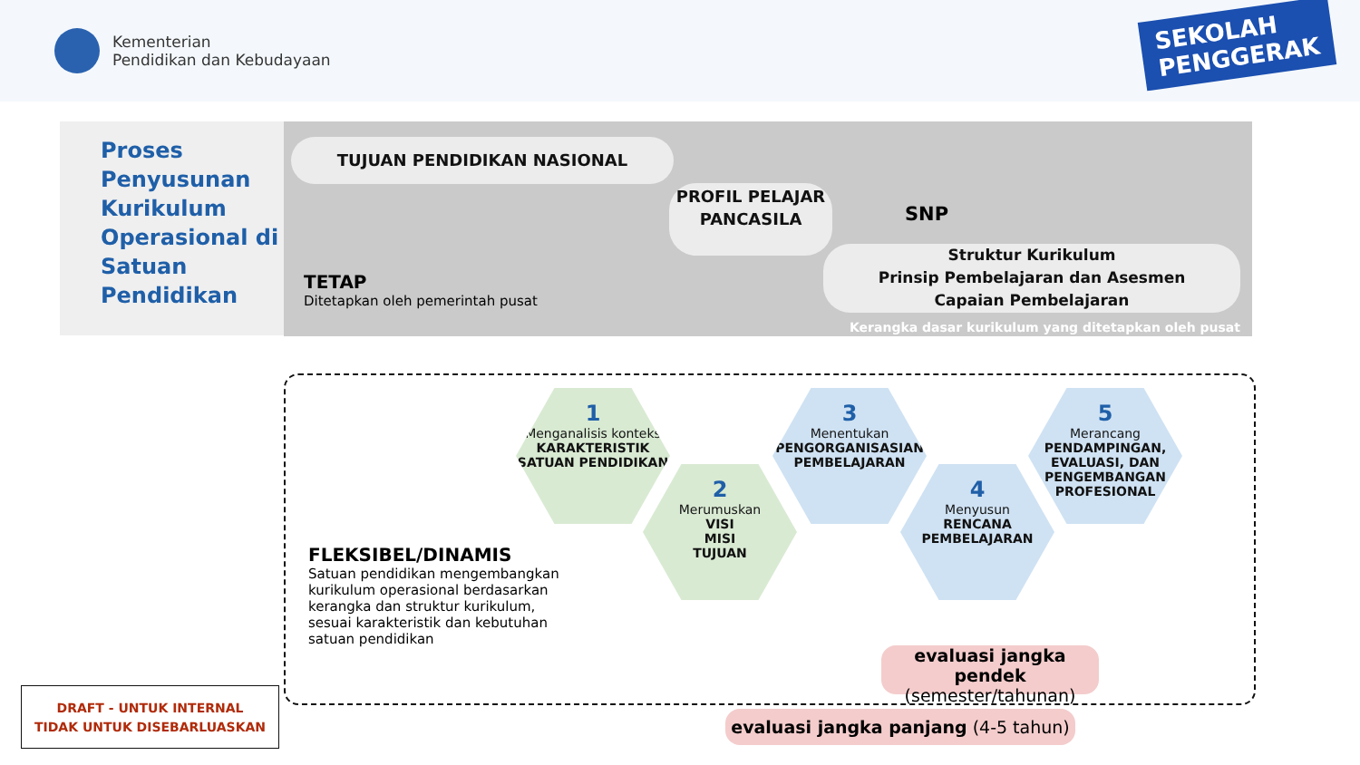Kementerian
Pendidikan dan Kebudayaan
SEKOLAH
PENGGERAK
Proses Penyusunan Kurikulum Operasional di Satuan Pendidikan
TUJUAN PENDIDIKAN NASIONAL
PROFIL PELAJAR PANCASILA
SNP
Struktur Kurikulum
Prinsip Pembelajaran dan Asesmen
Capaian Pembelajaran
TETAP
Ditetapkan oleh pemerintah pusat
Kerangka dasar kurikulum yang ditetapkan oleh pusat
FLEKSIBEL/DINAMIS
Satuan pendidikan mengembangkan kurikulum operasional berdasarkan kerangka dan struktur kurikulum, sesuai karakteristik dan kebutuhan satuan pendidikan
1
Menganalisis konteks
KARAKTERISTIK SATUAN PENDIDIKAN
2
Merumuskan
VISI
MISI
TUJUAN
3
Menentukan
PENGORGANISASIAN PEMBELAJARAN
4
Menyusun
RENCANA PEMBELAJARAN
5
Merancang
PENDAMPINGAN, EVALUASI, DAN PENGEMBANGAN PROFESIONAL
evaluasi jangka pendek (semester/tahunan)
evaluasi jangka panjang (4-5 tahun)
DRAFT - UNTUK INTERNAL
TIDAK UNTUK DISEBARLUASKAN